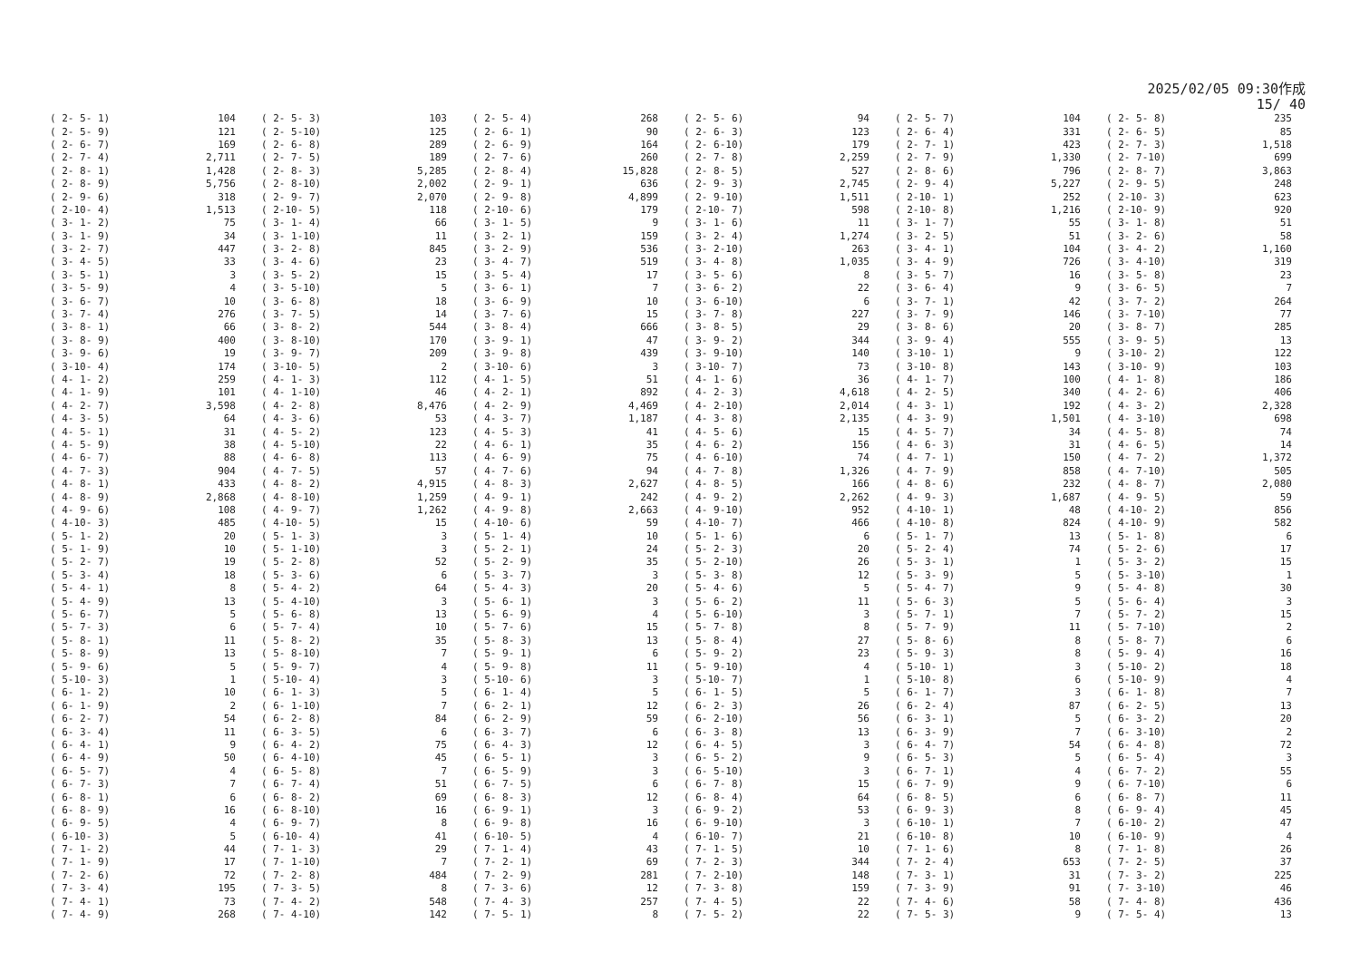2025/02/05 09:30作成
15/ 40
| ( 2- 5- 1) | 104 | ( 2- 5- 3) | 103 | ( 2- 5- 4) | 268 | ( 2- 5- 6) | 94 | ( 2- 5- 7) | 104 | ( 2- 5- 8) | 235 |
| ( 2- 5- 9) | 121 | ( 2- 5-10) | 125 | ( 2- 6- 1) | 90 | ( 2- 6- 3) | 123 | ( 2- 6- 4) | 331 | ( 2- 6- 5) | 85 |
| ( 2- 6- 7) | 169 | ( 2- 6- 8) | 289 | ( 2- 6- 9) | 164 | ( 2- 6-10) | 179 | ( 2- 7- 1) | 423 | ( 2- 7- 3) | 1,518 |
| ( 2- 7- 4) | 2,711 | ( 2- 7- 5) | 189 | ( 2- 7- 6) | 260 | ( 2- 7- 8) | 2,259 | ( 2- 7- 9) | 1,330 | ( 2- 7-10) | 699 |
| ( 2- 8- 1) | 1,428 | ( 2- 8- 3) | 5,285 | ( 2- 8- 4) | 15,828 | ( 2- 8- 5) | 527 | ( 2- 8- 6) | 796 | ( 2- 8- 7) | 3,863 |
| ( 2- 8- 9) | 5,756 | ( 2- 8-10) | 2,002 | ( 2- 9- 1) | 636 | ( 2- 9- 3) | 2,745 | ( 2- 9- 4) | 5,227 | ( 2- 9- 5) | 248 |
| ( 2- 9- 6) | 318 | ( 2- 9- 7) | 2,070 | ( 2- 9- 8) | 4,899 | ( 2- 9-10) | 1,511 | ( 2-10- 1) | 252 | ( 2-10- 3) | 623 |
| ( 2-10- 4) | 1,513 | ( 2-10- 5) | 118 | ( 2-10- 6) | 179 | ( 2-10- 7) | 598 | ( 2-10- 8) | 1,216 | ( 2-10- 9) | 920 |
| ( 3- 1- 2) | 75 | ( 3- 1- 4) | 66 | ( 3- 1- 5) | 9 | ( 3- 1- 6) | 11 | ( 3- 1- 7) | 55 | ( 3- 1- 8) | 51 |
| ( 3- 1- 9) | 34 | ( 3- 1-10) | 11 | ( 3- 2- 1) | 159 | ( 3- 2- 4) | 1,274 | ( 3- 2- 5) | 51 | ( 3- 2- 6) | 58 |
| ( 3- 2- 7) | 447 | ( 3- 2- 8) | 845 | ( 3- 2- 9) | 536 | ( 3- 2-10) | 263 | ( 3- 4- 1) | 104 | ( 3- 4- 2) | 1,160 |
| ( 3- 4- 5) | 33 | ( 3- 4- 6) | 23 | ( 3- 4- 7) | 519 | ( 3- 4- 8) | 1,035 | ( 3- 4- 9) | 726 | ( 3- 4-10) | 319 |
| ( 3- 5- 1) | 3 | ( 3- 5- 2) | 15 | ( 3- 5- 4) | 17 | ( 3- 5- 6) | 8 | ( 3- 5- 7) | 16 | ( 3- 5- 8) | 23 |
| ( 3- 5- 9) | 4 | ( 3- 5-10) | 5 | ( 3- 6- 1) | 7 | ( 3- 6- 2) | 22 | ( 3- 6- 4) | 9 | ( 3- 6- 5) | 7 |
| ( 3- 6- 7) | 10 | ( 3- 6- 8) | 18 | ( 3- 6- 9) | 10 | ( 3- 6-10) | 6 | ( 3- 7- 1) | 42 | ( 3- 7- 2) | 264 |
| ( 3- 7- 4) | 276 | ( 3- 7- 5) | 14 | ( 3- 7- 6) | 15 | ( 3- 7- 8) | 227 | ( 3- 7- 9) | 146 | ( 3- 7-10) | 77 |
| ( 3- 8- 1) | 66 | ( 3- 8- 2) | 544 | ( 3- 8- 4) | 666 | ( 3- 8- 5) | 29 | ( 3- 8- 6) | 20 | ( 3- 8- 7) | 285 |
| ( 3- 8- 9) | 400 | ( 3- 8-10) | 170 | ( 3- 9- 1) | 47 | ( 3- 9- 2) | 344 | ( 3- 9- 4) | 555 | ( 3- 9- 5) | 13 |
| ( 3- 9- 6) | 19 | ( 3- 9- 7) | 209 | ( 3- 9- 8) | 439 | ( 3- 9-10) | 140 | ( 3-10- 1) | 9 | ( 3-10- 2) | 122 |
| ( 3-10- 4) | 174 | ( 3-10- 5) | 2 | ( 3-10- 6) | 3 | ( 3-10- 7) | 73 | ( 3-10- 8) | 143 | ( 3-10- 9) | 103 |
| ( 4- 1- 2) | 259 | ( 4- 1- 3) | 112 | ( 4- 1- 5) | 51 | ( 4- 1- 6) | 36 | ( 4- 1- 7) | 100 | ( 4- 1- 8) | 186 |
| ( 4- 1- 9) | 101 | ( 4- 1-10) | 46 | ( 4- 2- 1) | 892 | ( 4- 2- 3) | 4,618 | ( 4- 2- 5) | 340 | ( 4- 2- 6) | 406 |
| ( 4- 2- 7) | 3,598 | ( 4- 2- 8) | 8,476 | ( 4- 2- 9) | 4,469 | ( 4- 2-10) | 2,014 | ( 4- 3- 1) | 192 | ( 4- 3- 2) | 2,328 |
| ( 4- 3- 5) | 64 | ( 4- 3- 6) | 53 | ( 4- 3- 7) | 1,187 | ( 4- 3- 8) | 2,135 | ( 4- 3- 9) | 1,501 | ( 4- 3-10) | 698 |
| ( 4- 5- 1) | 31 | ( 4- 5- 2) | 123 | ( 4- 5- 3) | 41 | ( 4- 5- 6) | 15 | ( 4- 5- 7) | 34 | ( 4- 5- 8) | 74 |
| ( 4- 5- 9) | 38 | ( 4- 5-10) | 22 | ( 4- 6- 1) | 35 | ( 4- 6- 2) | 156 | ( 4- 6- 3) | 31 | ( 4- 6- 5) | 14 |
| ( 4- 6- 7) | 88 | ( 4- 6- 8) | 113 | ( 4- 6- 9) | 75 | ( 4- 6-10) | 74 | ( 4- 7- 1) | 150 | ( 4- 7- 2) | 1,372 |
| ( 4- 7- 3) | 904 | ( 4- 7- 5) | 57 | ( 4- 7- 6) | 94 | ( 4- 7- 8) | 1,326 | ( 4- 7- 9) | 858 | ( 4- 7-10) | 505 |
| ( 4- 8- 1) | 433 | ( 4- 8- 2) | 4,915 | ( 4- 8- 3) | 2,627 | ( 4- 8- 5) | 166 | ( 4- 8- 6) | 232 | ( 4- 8- 7) | 2,080 |
| ( 4- 8- 9) | 2,868 | ( 4- 8-10) | 1,259 | ( 4- 9- 1) | 242 | ( 4- 9- 2) | 2,262 | ( 4- 9- 3) | 1,687 | ( 4- 9- 5) | 59 |
| ( 4- 9- 6) | 108 | ( 4- 9- 7) | 1,262 | ( 4- 9- 8) | 2,663 | ( 4- 9-10) | 952 | ( 4-10- 1) | 48 | ( 4-10- 2) | 856 |
| ( 4-10- 3) | 485 | ( 4-10- 5) | 15 | ( 4-10- 6) | 59 | ( 4-10- 7) | 466 | ( 4-10- 8) | 824 | ( 4-10- 9) | 582 |
| ( 5- 1- 2) | 20 | ( 5- 1- 3) | 3 | ( 5- 1- 4) | 10 | ( 5- 1- 6) | 6 | ( 5- 1- 7) | 13 | ( 5- 1- 8) | 6 |
| ( 5- 1- 9) | 10 | ( 5- 1-10) | 3 | ( 5- 2- 1) | 24 | ( 5- 2- 3) | 20 | ( 5- 2- 4) | 74 | ( 5- 2- 6) | 17 |
| ( 5- 2- 7) | 19 | ( 5- 2- 8) | 52 | ( 5- 2- 9) | 35 | ( 5- 2-10) | 26 | ( 5- 3- 1) | 1 | ( 5- 3- 2) | 15 |
| ( 5- 3- 4) | 18 | ( 5- 3- 6) | 6 | ( 5- 3- 7) | 3 | ( 5- 3- 8) | 12 | ( 5- 3- 9) | 5 | ( 5- 3-10) | 1 |
| ( 5- 4- 1) | 8 | ( 5- 4- 2) | 64 | ( 5- 4- 3) | 20 | ( 5- 4- 6) | 5 | ( 5- 4- 7) | 9 | ( 5- 4- 8) | 30 |
| ( 5- 4- 9) | 13 | ( 5- 4-10) | 3 | ( 5- 6- 1) | 3 | ( 5- 6- 2) | 11 | ( 5- 6- 3) | 5 | ( 5- 6- 4) | 3 |
| ( 5- 6- 7) | 5 | ( 5- 6- 8) | 13 | ( 5- 6- 9) | 4 | ( 5- 6-10) | 3 | ( 5- 7- 1) | 7 | ( 5- 7- 2) | 15 |
| ( 5- 7- 3) | 6 | ( 5- 7- 4) | 10 | ( 5- 7- 6) | 15 | ( 5- 7- 8) | 8 | ( 5- 7- 9) | 11 | ( 5- 7-10) | 2 |
| ( 5- 8- 1) | 11 | ( 5- 8- 2) | 35 | ( 5- 8- 3) | 13 | ( 5- 8- 4) | 27 | ( 5- 8- 6) | 8 | ( 5- 8- 7) | 6 |
| ( 5- 8- 9) | 13 | ( 5- 8-10) | 7 | ( 5- 9- 1) | 6 | ( 5- 9- 2) | 23 | ( 5- 9- 3) | 8 | ( 5- 9- 4) | 16 |
| ( 5- 9- 6) | 5 | ( 5- 9- 7) | 4 | ( 5- 9- 8) | 11 | ( 5- 9-10) | 4 | ( 5-10- 1) | 3 | ( 5-10- 2) | 18 |
| ( 5-10- 3) | 1 | ( 5-10- 4) | 3 | ( 5-10- 6) | 3 | ( 5-10- 7) | 1 | ( 5-10- 8) | 6 | ( 5-10- 9) | 4 |
| ( 6- 1- 2) | 10 | ( 6- 1- 3) | 5 | ( 6- 1- 4) | 5 | ( 6- 1- 5) | 5 | ( 6- 1- 7) | 3 | ( 6- 1- 8) | 7 |
| ( 6- 1- 9) | 2 | ( 6- 1-10) | 7 | ( 6- 2- 1) | 12 | ( 6- 2- 3) | 26 | ( 6- 2- 4) | 87 | ( 6- 2- 5) | 13 |
| ( 6- 2- 7) | 54 | ( 6- 2- 8) | 84 | ( 6- 2- 9) | 59 | ( 6- 2-10) | 56 | ( 6- 3- 1) | 5 | ( 6- 3- 2) | 20 |
| ( 6- 3- 4) | 11 | ( 6- 3- 5) | 6 | ( 6- 3- 7) | 6 | ( 6- 3- 8) | 13 | ( 6- 3- 9) | 7 | ( 6- 3-10) | 2 |
| ( 6- 4- 1) | 9 | ( 6- 4- 2) | 75 | ( 6- 4- 3) | 12 | ( 6- 4- 5) | 3 | ( 6- 4- 7) | 54 | ( 6- 4- 8) | 72 |
| ( 6- 4- 9) | 50 | ( 6- 4-10) | 45 | ( 6- 5- 1) | 3 | ( 6- 5- 2) | 9 | ( 6- 5- 3) | 5 | ( 6- 5- 4) | 3 |
| ( 6- 5- 7) | 4 | ( 6- 5- 8) | 7 | ( 6- 5- 9) | 3 | ( 6- 5-10) | 3 | ( 6- 7- 1) | 4 | ( 6- 7- 2) | 55 |
| ( 6- 7- 3) | 7 | ( 6- 7- 4) | 51 | ( 6- 7- 5) | 6 | ( 6- 7- 8) | 15 | ( 6- 7- 9) | 9 | ( 6- 7-10) | 6 |
| ( 6- 8- 1) | 6 | ( 6- 8- 2) | 69 | ( 6- 8- 3) | 12 | ( 6- 8- 4) | 64 | ( 6- 8- 5) | 6 | ( 6- 8- 7) | 11 |
| ( 6- 8- 9) | 16 | ( 6- 8-10) | 16 | ( 6- 9- 1) | 3 | ( 6- 9- 2) | 53 | ( 6- 9- 3) | 8 | ( 6- 9- 4) | 45 |
| ( 6- 9- 5) | 4 | ( 6- 9- 7) | 8 | ( 6- 9- 8) | 16 | ( 6- 9-10) | 3 | ( 6-10- 1) | 7 | ( 6-10- 2) | 47 |
| ( 6-10- 3) | 5 | ( 6-10- 4) | 41 | ( 6-10- 5) | 4 | ( 6-10- 7) | 21 | ( 6-10- 8) | 10 | ( 6-10- 9) | 4 |
| ( 7- 1- 2) | 44 | ( 7- 1- 3) | 29 | ( 7- 1- 4) | 43 | ( 7- 1- 5) | 10 | ( 7- 1- 6) | 8 | ( 7- 1- 8) | 26 |
| ( 7- 1- 9) | 17 | ( 7- 1-10) | 7 | ( 7- 2- 1) | 69 | ( 7- 2- 3) | 344 | ( 7- 2- 4) | 653 | ( 7- 2- 5) | 37 |
| ( 7- 2- 6) | 72 | ( 7- 2- 8) | 484 | ( 7- 2- 9) | 281 | ( 7- 2-10) | 148 | ( 7- 3- 1) | 31 | ( 7- 3- 2) | 225 |
| ( 7- 3- 4) | 195 | ( 7- 3- 5) | 8 | ( 7- 3- 6) | 12 | ( 7- 3- 8) | 159 | ( 7- 3- 9) | 91 | ( 7- 3-10) | 46 |
| ( 7- 4- 1) | 73 | ( 7- 4- 2) | 548 | ( 7- 4- 3) | 257 | ( 7- 4- 5) | 22 | ( 7- 4- 6) | 58 | ( 7- 4- 8) | 436 |
| ( 7- 4- 9) | 268 | ( 7- 4-10) | 142 | ( 7- 5- 1) | 8 | ( 7- 5- 2) | 22 | ( 7- 5- 3) | 9 | ( 7- 5- 4) | 13 |